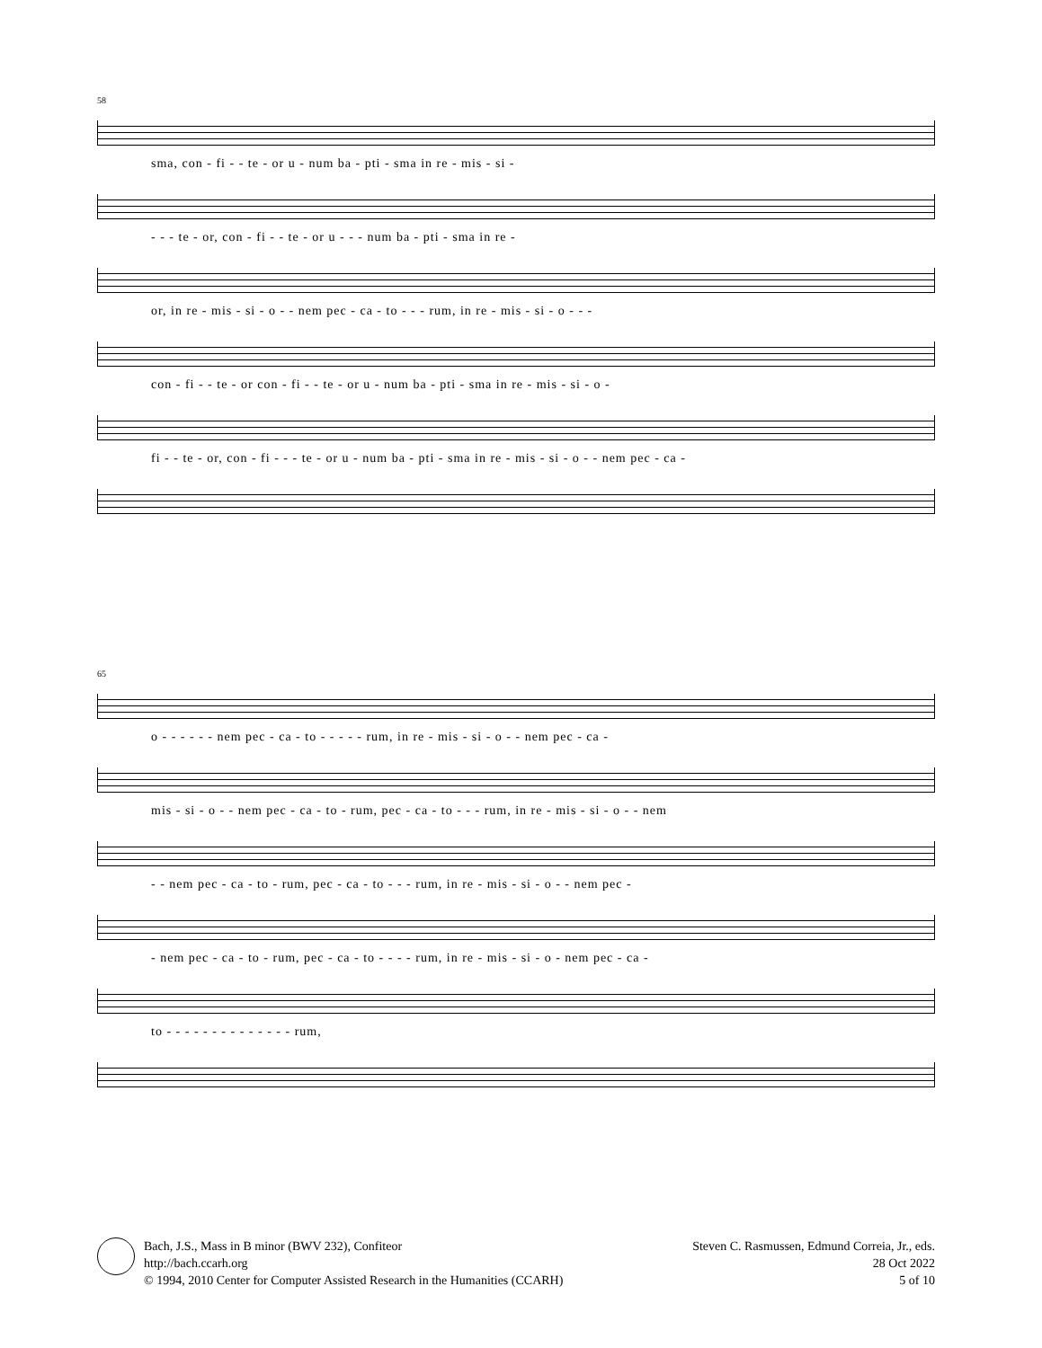58
sma, con - fi - - te - or u - num ba - pti - sma in re - mis - si -
- - - te - or, con - fi - - te - or u - - - num ba - pti - sma in re -
or, in re - mis - si - o - - nem pec - ca - to - - - rum, in re - mis - si - o - - -
con - fi - - te - or con - fi - - te - or u - num ba - pti - sma in re - mis - si - o -
fi - - te - or, con - fi - - - te - or u - num ba - pti - sma in re - mis - si - o - - nem pec - ca -
65
o - - - - - - nem pec - ca - to - - - - - rum, in re - mis - si - o - - nem pec - ca -
mis - si - o - - nem pec - ca - to - rum, pec - ca - to - - - rum, in re - mis - si - o - - nem
- - nem pec - ca - to - rum, pec - ca - to - - - rum, in re - mis - si - o - - nem pec -
- nem pec - ca - to - rum, pec - ca - to - - - - rum, in re - mis - si - o - nem pec - ca -
to - - - - - - - - - - - - - - rum,
Bach, J.S., Mass in B minor (BWV 232), Confiteor
http://bach.ccarh.org
© 1994, 2010 Center for Computer Assisted Research in the Humanities (CCARH)
Steven C. Rasmussen, Edmund Correia, Jr., eds.
28 Oct 2022
5 of 10